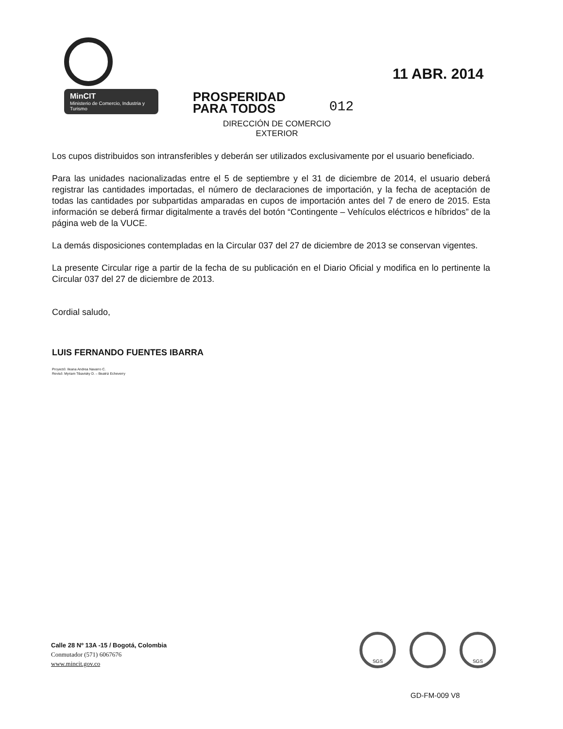MinCIT
Ministerio de Comercio, Industria y Turismo
PROSPERIDAD
PARA TODOS
012
11 ABR. 2014
DIRECCIÓN DE COMERCIO EXTERIOR
Los cupos distribuidos son intransferibles y deberán ser utilizados exclusivamente por el usuario beneficiado.
Para las unidades nacionalizadas entre el 5 de septiembre y el 31 de diciembre de 2014, el usuario deberá registrar las cantidades importadas, el número de declaraciones de importación, y la fecha de aceptación de todas las cantidades por subpartidas amparadas en cupos de importación antes del 7 de enero de 2015. Esta información se deberá firmar digitalmente a través del botón “Contingente – Vehículos eléctricos e híbridos” de la página web de la VUCE.
La demás disposiciones contempladas en la Circular 037 del 27 de diciembre de 2013 se conservan vigentes.
La presente Circular rige a partir de la fecha de su publicación en el Diario Oficial y modifica en lo pertinente la Circular 037 del 27 de diciembre de 2013.
Cordial saludo,
LUIS FERNANDO FUENTES IBARRA
Proyectó: Ileana Andrea Navarro C.
Revisó: Myriam Tibavisky D. – Beatriz Echeverry
Calle 28 Nº 13A -15 / Bogotá, Colombia
Conmutador (571) 6067676
www.mincit.gov.co
SGS SGS
GD-FM-009 V8